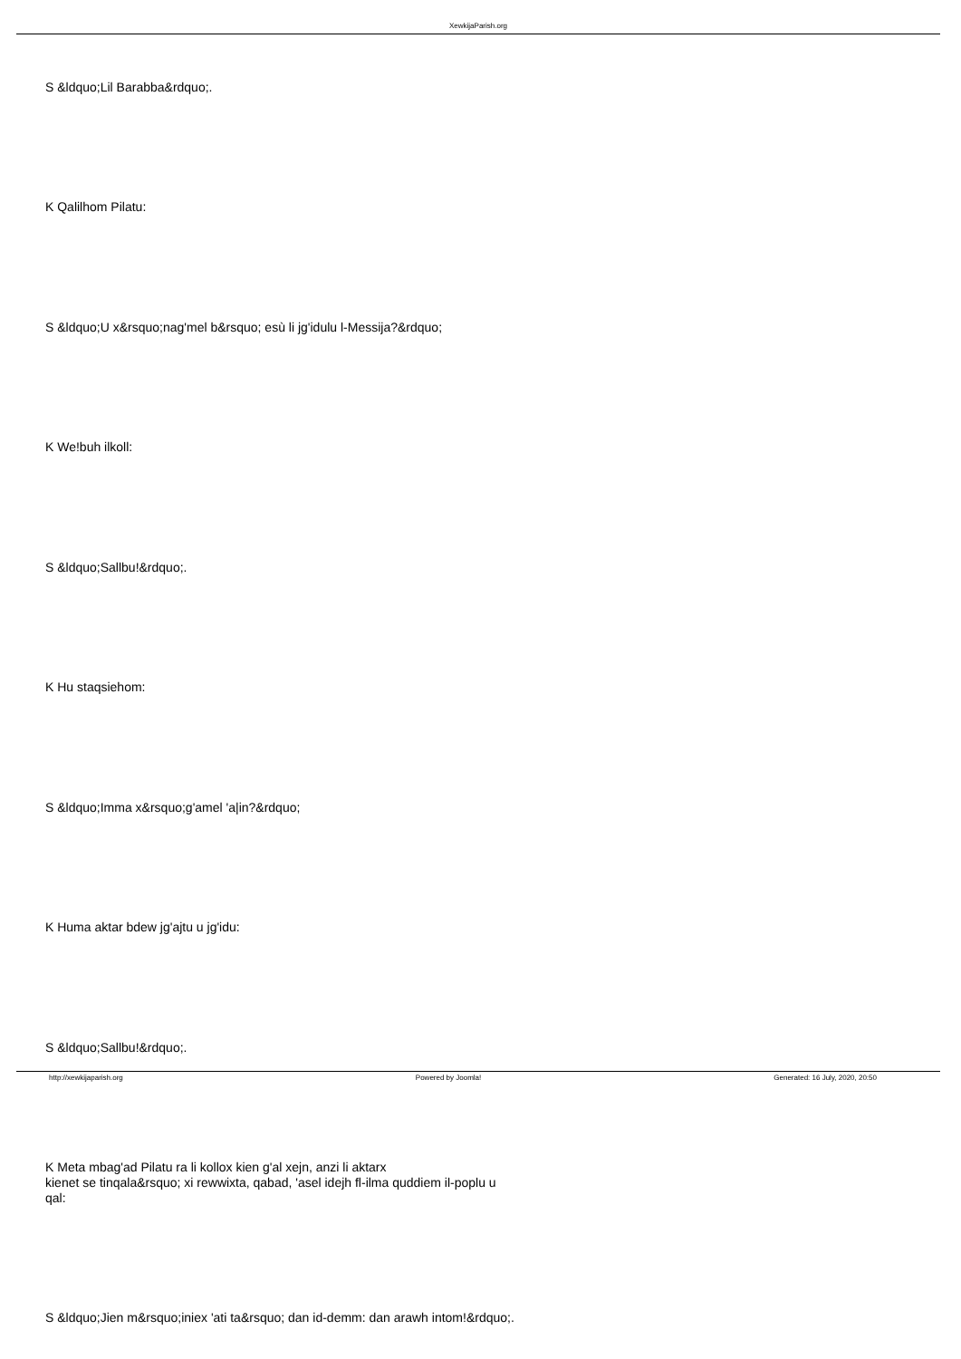XewkijaParish.org
S &ldquo;Lil Barabba&rdquo;.
K Qalilhom Pilatu:
S &ldquo;U x&rsquo;nag'mel b&rsquo; esù li jg'idulu l-Messija?&rdquo;
K We!buh ilkoll:
S &ldquo;Sallbu!&rdquo;.
K Hu staqsiehom:
S &ldquo;Imma x&rsquo;g'amel 'a|in?&rdquo;
K Huma aktar bdew jg'ajtu u jg'idu:
S &ldquo;Sallbu!&rdquo;.
K Meta mbag'ad Pilatu ra li kollox kien g'al xejn, anzi li aktarx
kienet se tinqala&rsquo; xi rewwixta, qabad, 'asel idejh fl-ilma quddiem il-poplu u
qal:
S &ldquo;Jien m&rsquo;iniex 'ati ta&rsquo; dan id-demm: dan arawh intom!&rdquo;.
http://xewkijaparish.org Powered by Joomla! Generated: 16 July, 2020, 20:50